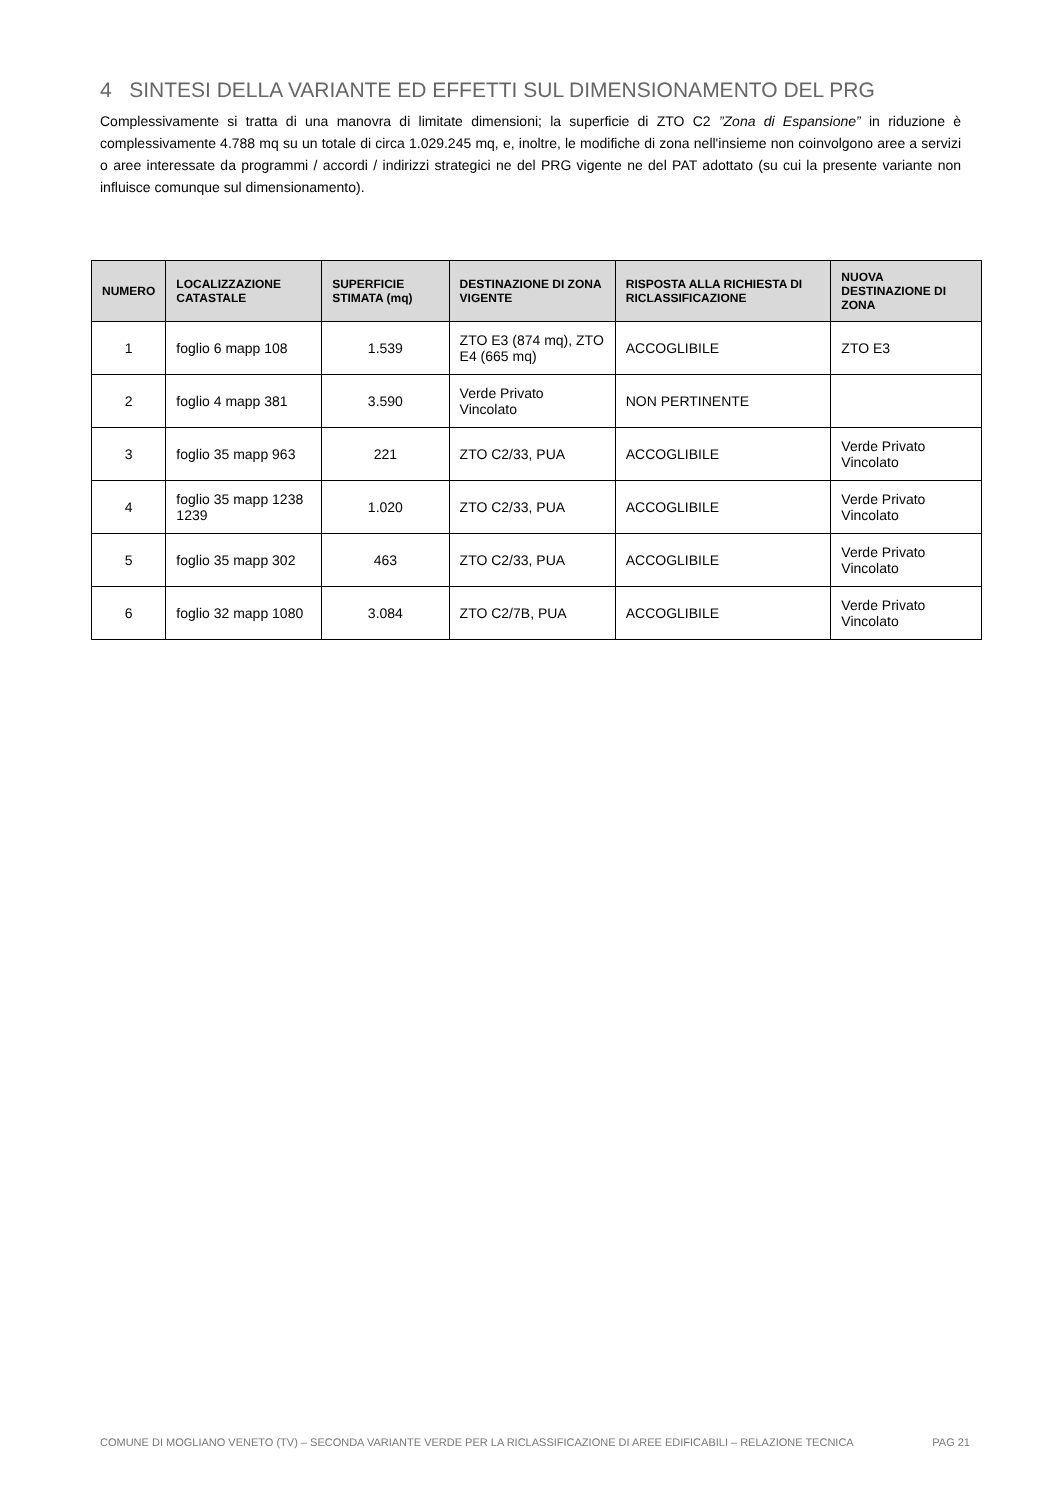4 SINTESI DELLA VARIANTE ED EFFETTI SUL DIMENSIONAMENTO DEL PRG
Complessivamente si tratta di una manovra di limitate dimensioni; la superficie di ZTO C2 ”Zona di Espansione” in riduzione è complessivamente 4.788 mq su un totale di circa 1.029.245 mq, e, inoltre, le modifiche di zona nell'insieme non coinvolgono aree a servizi o aree interessate da programmi / accordi / indirizzi strategici ne del PRG vigente ne del PAT adottato (su cui la presente variante non influisce comunque sul dimensionamento).
| NUMERO | LOCALIZZAZIONE CATASTALE | SUPERFICIE STIMATA (mq) | DESTINAZIONE DI ZONA VIGENTE | RISPOSTA ALLA RICHIESTA DI RICLASSIFICAZIONE | NUOVA DESTINAZIONE DI ZONA |
| --- | --- | --- | --- | --- | --- |
| 1 | foglio 6 mapp 108 | 1.539 | ZTO E3 (874 mq), ZTO E4 (665 mq) | ACCOGLIBILE | ZTO E3 |
| 2 | foglio 4 mapp 381 | 3.590 | Verde Privato Vincolato | NON PERTINENTE | |
| 3 | foglio 35 mapp 963 | 221 | ZTO C2/33, PUA | ACCOGLIBILE | Verde Privato Vincolato |
| 4 | foglio 35 mapp 1238 1239 | 1.020 | ZTO C2/33, PUA | ACCOGLIBILE | Verde Privato Vincolato |
| 5 | foglio 35 mapp 302 | 463 | ZTO C2/33, PUA | ACCOGLIBILE | Verde Privato Vincolato |
| 6 | foglio 32 mapp 1080 | 3.084 | ZTO C2/7B, PUA | ACCOGLIBILE | Verde Privato Vincolato |
COMUNE DI MOGLIANO VENETO (TV) – SECONDA VARIANTE VERDE PER LA RICLASSIFICAZIONE DI AREE EDIFICABILI – RELAZIONE TECNICA PAG 21